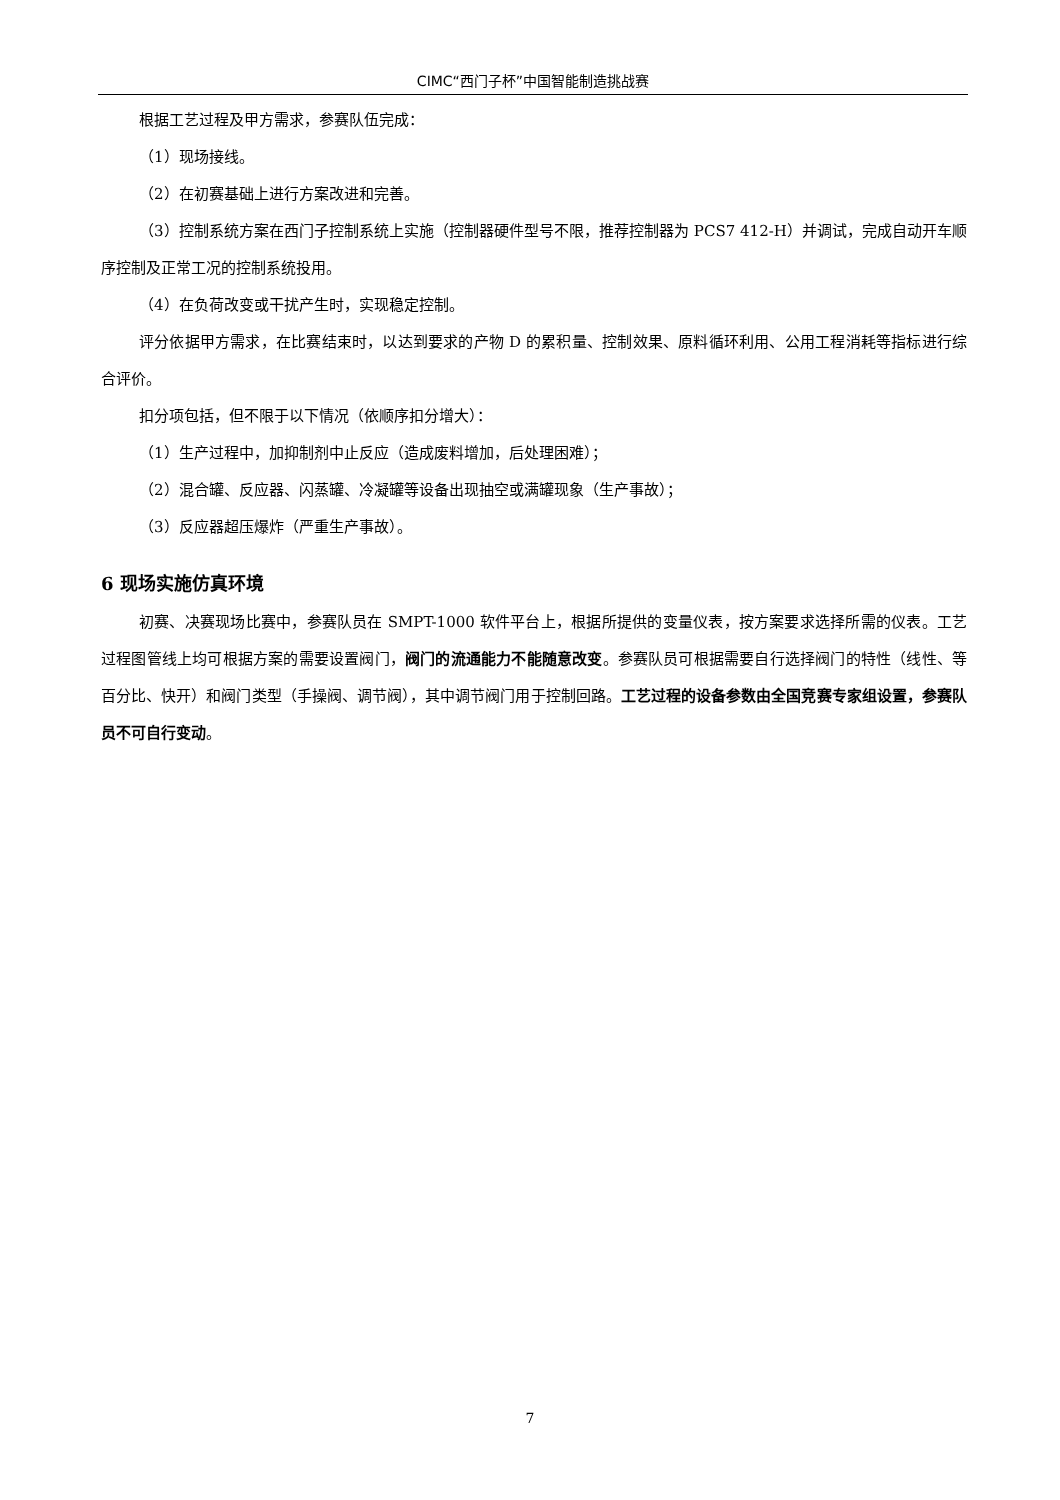CIMC“西门子杯”中国智能制造挑战赛
根据工艺过程及甲方需求，参赛队伍完成：
（1）现场接线。
（2）在初赛基础上进行方案改进和完善。
（3）控制系统方案在西门子控制系统上实施（控制器硬件型号不限，推荐控制器为 PCS7 412-H）并调试，完成自动开车顺序控制及正常工况的控制系统投用。
（4）在负荷改变或干扰产生时，实现稳定控制。
评分依据甲方需求，在比赛结束时，以达到要求的产物 D 的累积量、控制效果、原料循环利用、公用工程消耗等指标进行综合评价。
扣分项包括，但不限于以下情况（依顺序扣分增大）：
（1）生产过程中，加抑制剂中止反应（造成废料增加，后处理困难）；
（2）混合罐、反应器、闪蒸罐、冷凝罐等设备出现抽空或满罐现象（生产事故）；
（3）反应器超压爆炸（严重生产事故）。
6 现场实施仿真环境
初赛、决赛现场比赛中，参赛队员在 SMPT-1000 软件平台上，根据所提供的变量仪表，按方案要求选择所需的仪表。工艺过程图管线上均可根据方案的需要设置阀门，阀门的流通能力不能随意改变。参赛队员可根据需要自行选择阀门的特性（线性、等百分比、快开）和阀门类型（手操阀、调节阀），其中调节阀门用于控制回路。工艺过程的设备参数由全国竞赛专家组设置，参赛队员不可自行变动。
7